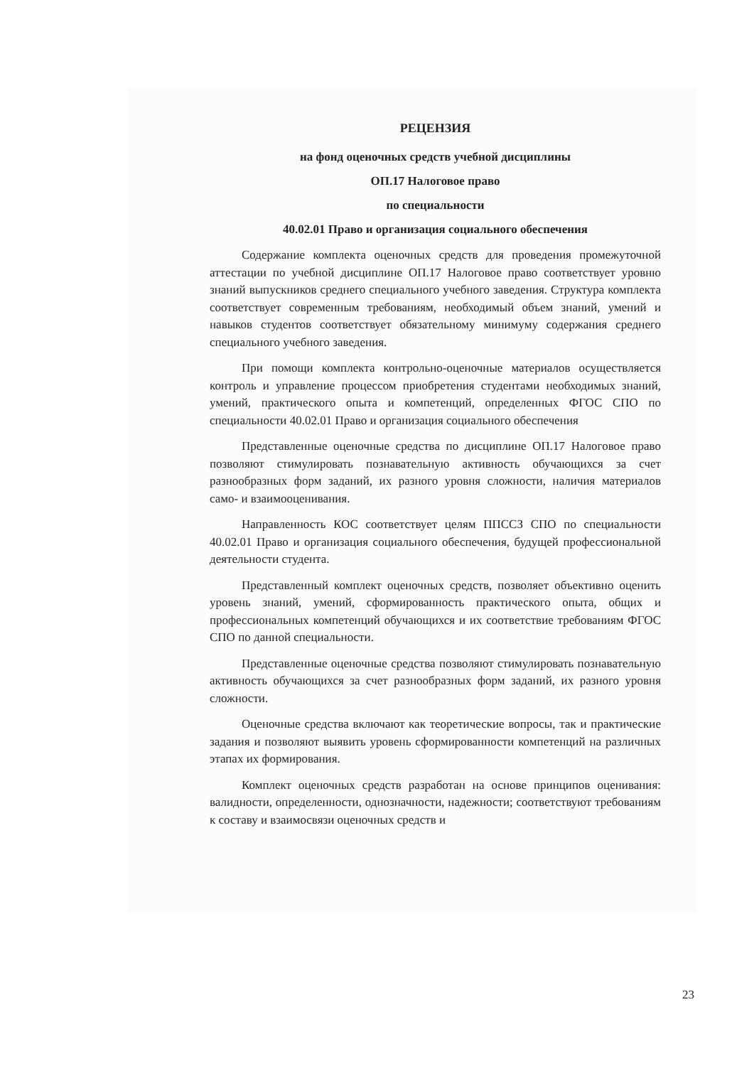РЕЦЕНЗИЯ
на фонд оценочных средств учебной дисциплины
ОП.17 Налоговое право
по специальности
40.02.01 Право и организация социального обеспечения
Содержание комплекта оценочных средств для проведения промежуточной аттестации по учебной дисциплине ОП.17 Налоговое право соответствует уровню знаний выпускников среднего специального учебного заведения. Структура комплекта соответствует современным требованиям, необходимый объем знаний, умений и навыков студентов соответствует обязательному минимуму содержания среднего специального учебного заведения.
При помощи комплекта контрольно-оценочные материалов осуществляется контроль и управление процессом приобретения студентами необходимых знаний, умений, практического опыта и компетенций, определенных ФГОС СПО по специальности 40.02.01 Право и организация социального обеспечения
Представленные оценочные средства по дисциплине ОП.17 Налоговое право позволяют стимулировать познавательную активность обучающихся за счет разнообразных форм заданий, их разного уровня сложности, наличия материалов само- и взаимооценивания.
Направленность КОС соответствует целям ППССЗ СПО по специальности 40.02.01 Право и организация социального обеспечения, будущей профессиональной деятельности студента.
Представленный комплект оценочных средств, позволяет объективно оценить уровень знаний, умений, сформированность практического опыта, общих и профессиональных компетенций обучающихся и их соответствие требованиям ФГОС СПО по данной специальности.
Представленные оценочные средства позволяют стимулировать познавательную активность обучающихся за счет разнообразных форм заданий, их разного уровня сложности.
Оценочные средства включают как теоретические вопросы, так и практические задания и позволяют выявить уровень сформированности компетенций на различных этапах их формирования.
Комплект оценочных средств разработан на основе принципов оценивания: валидности, определенности, однозначности, надежности; соответствуют требованиям к составу и взаимосвязи оценочных средств и
23